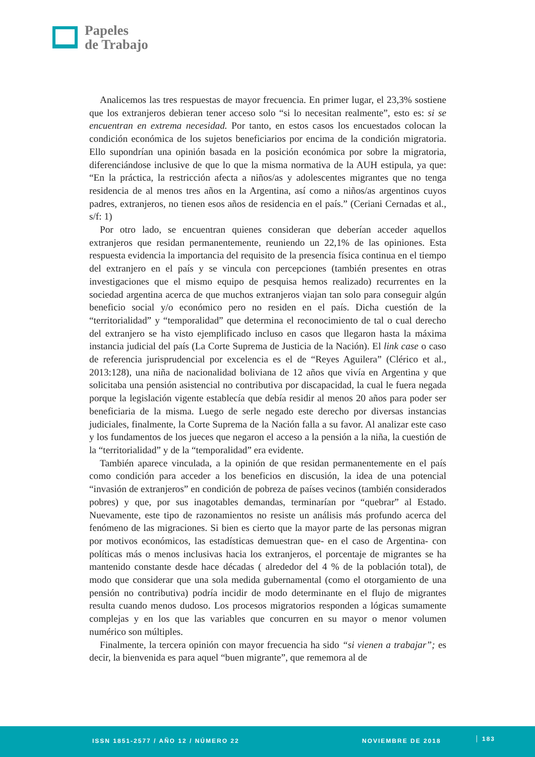Papeles
de Trabajo
Analicemos las tres respuestas de mayor frecuencia. En primer lugar, el 23,3% sostiene que los extranjeros debieran tener acceso solo “si lo necesitan realmente”, esto es: si se encuentran en extrema necesidad. Por tanto, en estos casos los encuestados colocan la condición económica de los sujetos beneficiarios por encima de la condición migratoria. Ello supondrían una opinión basada en la posición económica por sobre la migratoria, diferenciándose inclusive de que lo que la misma normativa de la AUH estipula, ya que: “En la práctica, la restricción afecta a niños/as y adolescentes migrantes que no tenga residencia de al menos tres años en la Argentina, así como a niños/as argentinos cuyos padres, extranjeros, no tienen esos años de residencia en el país.” (Ceriani Cernadas et al., s/f: 1)
Por otro lado, se encuentran quienes consideran que deberían acceder aquellos extranjeros que residan permanentemente, reuniendo un 22,1% de las opiniones. Esta respuesta evidencia la importancia del requisito de la presencia física continua en el tiempo del extranjero en el país y se vincula con percepciones (también presentes en otras investigaciones que el mismo equipo de pesquisa hemos realizado) recurrentes en la sociedad argentina acerca de que muchos extranjeros viajan tan solo para conseguir algún beneficio social y/o económico pero no residen en el país. Dicha cuestión de la “territorialidad” y “temporalidad” que determina el reconocimiento de tal o cual derecho del extranjero se ha visto ejemplificado incluso en casos que llegaron hasta la máxima instancia judicial del país (La Corte Suprema de Justicia de la Nación). El link case o caso de referencia jurisprudencial por excelencia es el de “Reyes Aguilera” (Clérico et al., 2013:128), una niña de nacionalidad boliviana de 12 años que vivía en Argentina y que solicitaba una pensión asistencial no contributiva por discapacidad, la cual le fuera negada porque la legislación vigente establecía que debía residir al menos 20 años para poder ser beneficiaria de la misma. Luego de serle negado este derecho por diversas instancias judiciales, finalmente, la Corte Suprema de la Nación falla a su favor. Al analizar este caso y los fundamentos de los jueces que negaron el acceso a la pensión a la niña, la cuestión de la “territorialidad” y de la “temporalidad” era evidente.
También aparece vinculada, a la opinión de que residan permanentemente en el país como condición para acceder a los beneficios en discusión, la idea de una potencial “invasión de extranjeros” en condición de pobreza de países vecinos (también considerados pobres) y que, por sus inagotables demandas, terminarían por “quebrar” al Estado. Nuevamente, este tipo de razonamientos no resiste un análisis más profundo acerca del fenómeno de las migraciones. Si bien es cierto que la mayor parte de las personas migran por motivos económicos, las estadísticas demuestran que- en el caso de Argentina- con políticas más o menos inclusivas hacia los extranjeros, el porcentaje de migrantes se ha mantenido constante desde hace décadas ( alrededor del 4 % de la población total), de modo que considerar que una sola medida gubernamental (como el otorgamiento de una pensión no contributiva) podría incidir de modo determinante en el flujo de migrantes resulta cuando menos dudoso. Los procesos migratorios responden a lógicas sumamente complejas y en los que las variables que concurren en su mayor o menor volumen numérico son múltiples.
Finalmente, la tercera opinión con mayor frecuencia ha sido “si vienen a trabajar”; es decir, la bienvenida es para aquel “buen migrante”, que rememora al de
ISSN 1851-2577 / AÑO 12 / NÚMERO 22 NOVIEMBRE DE 2018 183